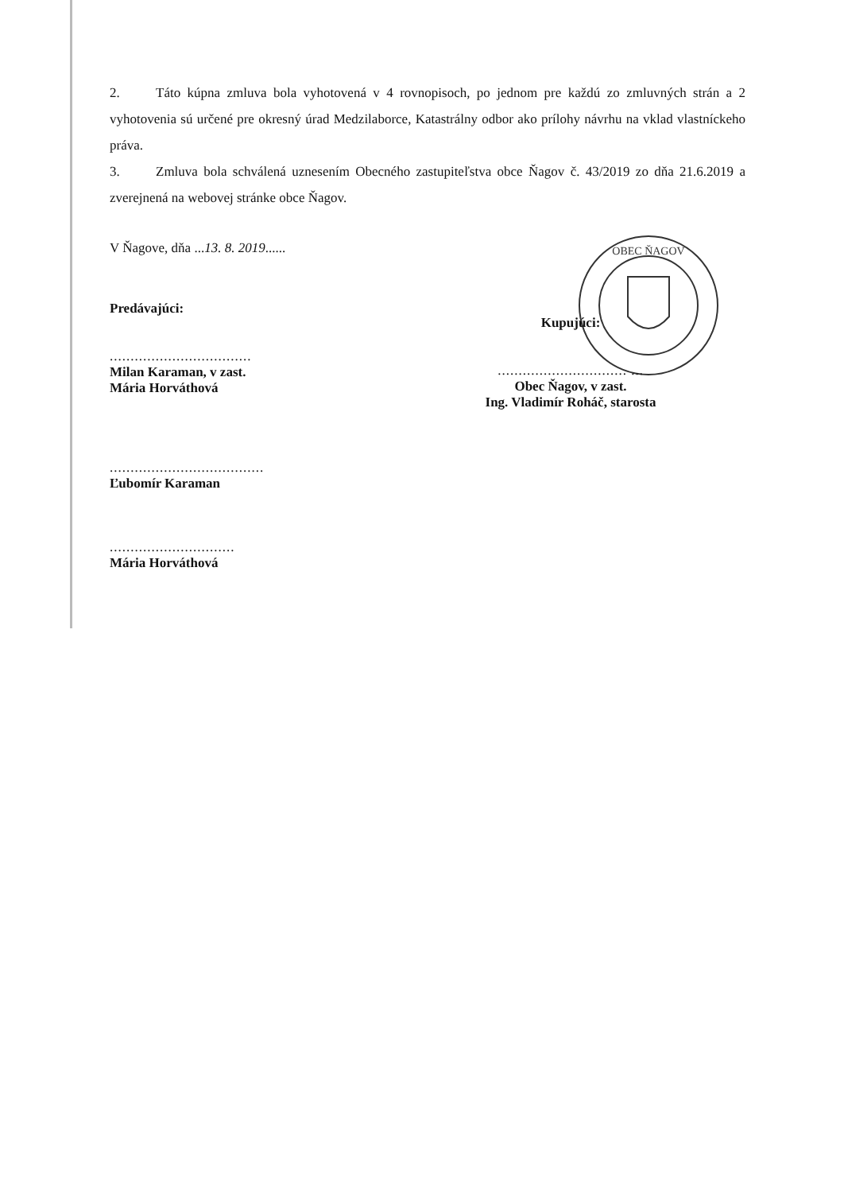OBEC ŇAGOV
2. Táto kúpna zmluva bola vyhotovená v 4 rovnopisoch, po jednom pre každú zo zmluvných strán a 2 vyhotovenia sú určené pre okresný úrad Medzilaborce, Katastrálny odbor ako prílohy návrhu na vklad vlastníckeho práva.
3. Zmluva bola schválená uznesením Obecného zastupiteľstva obce Ňagov č. 43/2019 zo dňa 21.6.2019 a zverejnená na webovej stránke obce Ňagov.
V Ňagove, dňa ...13. 8. 2019......
Predávajúci:
..................................
Milan Karaman, v zast.
Mária Horváthová
.....................................
Ľubomír Karaman
..............................
Mária Horváthová
Kupujúci:
............................... ...
Obec Ňagov, v zast.
Ing. Vladimír Roháč, starosta